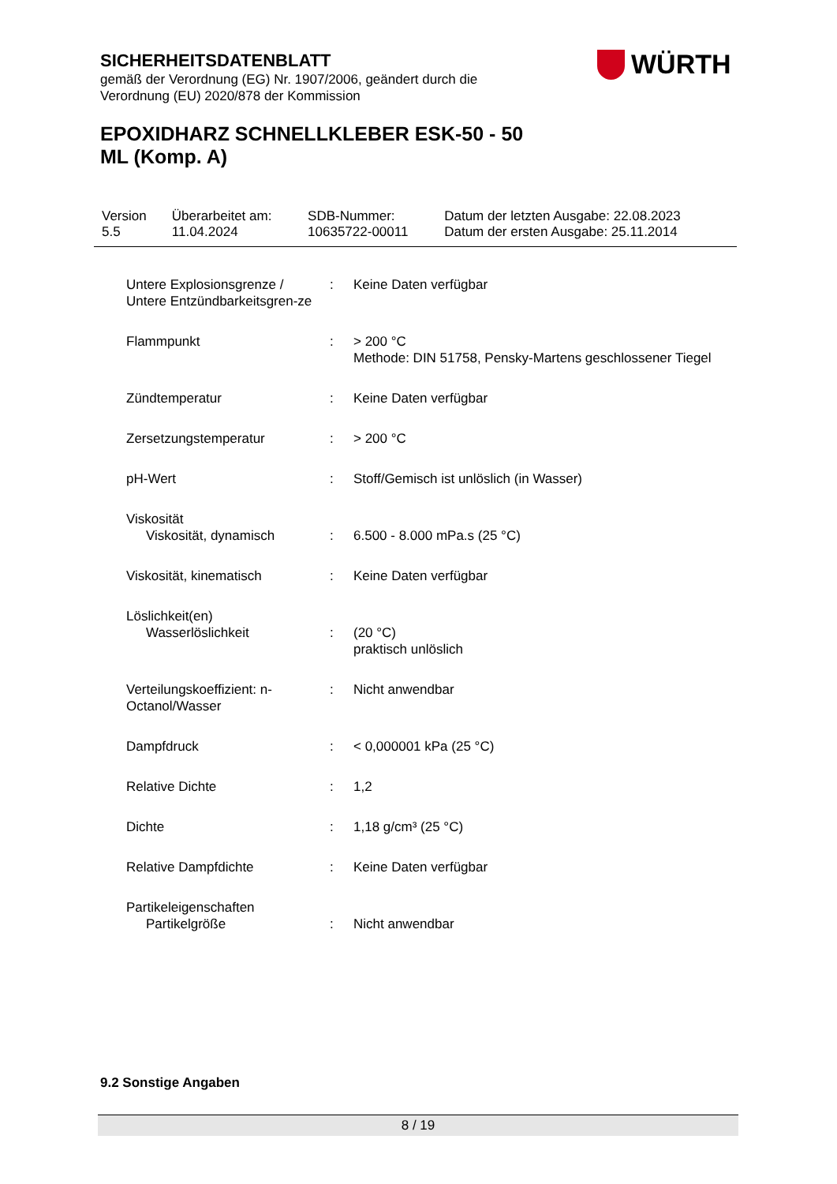SICHERHEITSDATENBLATT
gemäß der Verordnung (EG) Nr. 1907/2006, geändert durch die Verordnung (EU) 2020/878 der Kommission
WÜRTH
EPOXIDHARZ SCHNELLKLEBER ESK-50 - 50
ML (Komp. A)
| Version 5.5 | Überarbeitet am: 11.04.2024 | SDB-Nummer: 10635722-00011 | Datum der letzten Ausgabe: 22.08.2023 Datum der ersten Ausgabe: 25.11.2014 |
| Untere Explosionsgrenze / Untere Entzündbarkeitsgren-ze | : | Keine Daten verfügbar |
| Flammpunkt | : | > 200 °C Methode: DIN 51758, Pensky-Martens geschlossener Tiegel |
| Zündtemperatur | : | Keine Daten verfügbar |
| Zersetzungstemperatur | : | > 200 °C |
| pH-Wert | : | Stoff/Gemisch ist unlöslich (in Wasser) |
| Viskosität Viskosität, dynamisch | : | 6.500 - 8.000 mPa.s (25 °C) |
| Viskosität, kinematisch | : | Keine Daten verfügbar |
| Löslichkeit(en) Wasserlöslichkeit | : | (20 °C) praktisch unlöslich |
| Verteilungskoeffizient: n-Octanol/Wasser | : | Nicht anwendbar |
| Dampfdruck | : | < 0,000001 kPa (25 °C) |
| Relative Dichte | : | 1,2 |
| Dichte | : | 1,18 g/cm³ (25 °C) |
| Relative Dampfdichte | : | Keine Daten verfügbar |
| Partikeleigenschaften Partikelgröße | : | Nicht anwendbar |
9.2 Sonstige Angaben
8 / 19